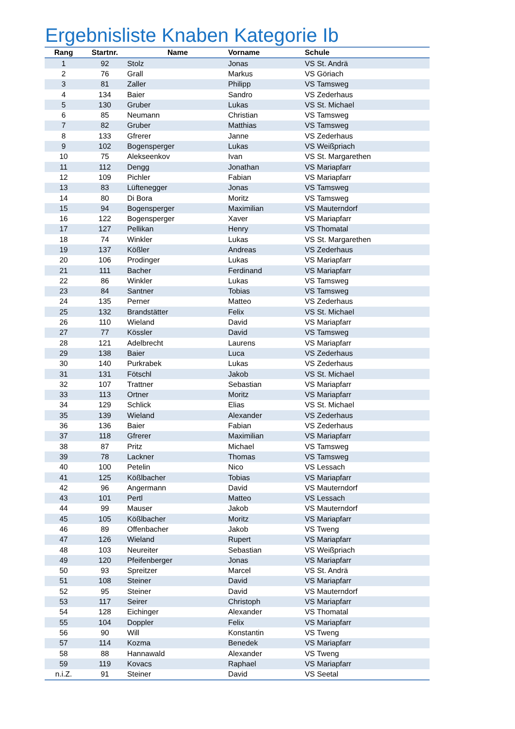Ergebnisliste Knaben Kategorie Ib
| Rang | Startnr. | Name | Vorname | Schule |
| --- | --- | --- | --- | --- |
| 1 | 92 | Stolz | Jonas | VS St. Andrä |
| 2 | 76 | Grall | Markus | VS Göriach |
| 3 | 81 | Zaller | Philipp | VS Tamsweg |
| 4 | 134 | Baier | Sandro | VS Zederhaus |
| 5 | 130 | Gruber | Lukas | VS St. Michael |
| 6 | 85 | Neumann | Christian | VS Tamsweg |
| 7 | 82 | Gruber | Matthias | VS Tamsweg |
| 8 | 133 | Gfrerer | Janne | VS Zederhaus |
| 9 | 102 | Bogensperger | Lukas | VS Weißpriach |
| 10 | 75 | Alekseenkov | Ivan | VS St. Margarethen |
| 11 | 112 | Dengg | Jonathan | VS Mariapfarr |
| 12 | 109 | Pichler | Fabian | VS Mariapfarr |
| 13 | 83 | Lüftenegger | Jonas | VS Tamsweg |
| 14 | 80 | Di Bora | Moritz | VS Tamsweg |
| 15 | 94 | Bogensperger | Maximilian | VS Mauterndorf |
| 16 | 122 | Bogensperger | Xaver | VS Mariapfarr |
| 17 | 127 | Pellikan | Henry | VS Thomatal |
| 18 | 74 | Winkler | Lukas | VS St. Margarethen |
| 19 | 137 | Kößler | Andreas | VS Zederhaus |
| 20 | 106 | Prodinger | Lukas | VS Mariapfarr |
| 21 | 111 | Bacher | Ferdinand | VS Mariapfarr |
| 22 | 86 | Winkler | Lukas | VS Tamsweg |
| 23 | 84 | Santner | Tobias | VS Tamsweg |
| 24 | 135 | Perner | Matteo | VS Zederhaus |
| 25 | 132 | Brandstätter | Felix | VS St. Michael |
| 26 | 110 | Wieland | David | VS Mariapfarr |
| 27 | 77 | Kössler | David | VS Tamsweg |
| 28 | 121 | Adelbrecht | Laurens | VS Mariapfarr |
| 29 | 138 | Baier | Luca | VS Zederhaus |
| 30 | 140 | Purkrabek | Lukas | VS Zederhaus |
| 31 | 131 | Fötschl | Jakob | VS St. Michael |
| 32 | 107 | Trattner | Sebastian | VS Mariapfarr |
| 33 | 113 | Ortner | Moritz | VS Mariapfarr |
| 34 | 129 | Schlick | Elias | VS St. Michael |
| 35 | 139 | Wieland | Alexander | VS Zederhaus |
| 36 | 136 | Baier | Fabian | VS Zederhaus |
| 37 | 118 | Gfrerer | Maximilian | VS Mariapfarr |
| 38 | 87 | Pritz | Michael | VS Tamsweg |
| 39 | 78 | Lackner | Thomas | VS Tamsweg |
| 40 | 100 | Petelin | Nico | VS Lessach |
| 41 | 125 | Kößlbacher | Tobias | VS Mariapfarr |
| 42 | 96 | Angermann | David | VS Mauterndorf |
| 43 | 101 | Pertl | Matteo | VS Lessach |
| 44 | 99 | Mauser | Jakob | VS Mauterndorf |
| 45 | 105 | Kößlbacher | Moritz | VS Mariapfarr |
| 46 | 89 | Offenbacher | Jakob | VS Tweng |
| 47 | 126 | Wieland | Rupert | VS Mariapfarr |
| 48 | 103 | Neureiter | Sebastian | VS Weißpriach |
| 49 | 120 | Pfeifenberger | Jonas | VS Mariapfarr |
| 50 | 93 | Spreitzer | Marcel | VS St. Andrä |
| 51 | 108 | Steiner | David | VS Mariapfarr |
| 52 | 95 | Steiner | David | VS Mauterndorf |
| 53 | 117 | Seirer | Christoph | VS Mariapfarr |
| 54 | 128 | Eichinger | Alexander | VS Thomatal |
| 55 | 104 | Doppler | Felix | VS Mariapfarr |
| 56 | 90 | Will | Konstantin | VS Tweng |
| 57 | 114 | Kozma | Benedek | VS Mariapfarr |
| 58 | 88 | Hannawald | Alexander | VS Tweng |
| 59 | 119 | Kovacs | Raphael | VS Mariapfarr |
| n.i.Z. | 91 | Steiner | David | VS Seetal |